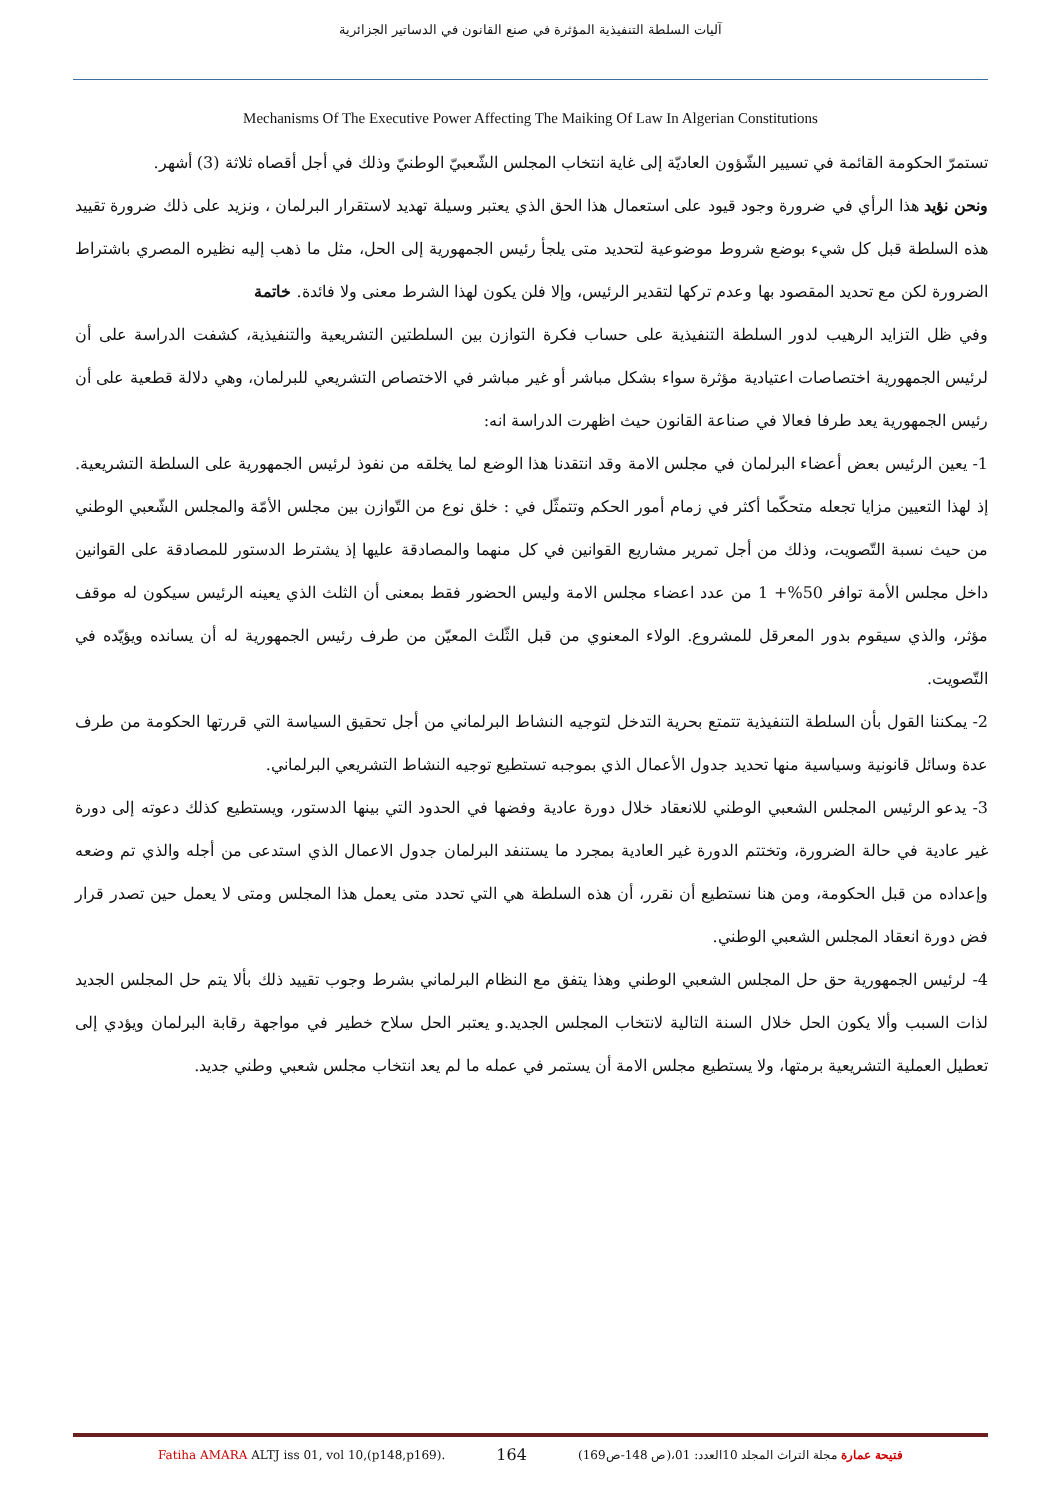آليات السلطة التنفيذية المؤثرة في صنع القانون في الدساتير الجزائرية
Mechanisms Of The Executive Power Affecting The Maiking Of Law In Algerian Constitutions
تستمرّ الحكومة القائمة في تسيير الشّؤون العاديّة إلى غاية انتخاب المجلس الشّعبيّ الوطنيّ وذلك في أجل أقصاه ثلاثة (3) أشهر.
ونحن نؤيد هذا الرأي في ضرورة وجود قيود على استعمال هذا الحق الذي يعتبر وسيلة تهديد لاستقرار البرلمان ، ونزيد على ذلك ضرورة تقييد هذه السلطة قبل كل شيء بوضع شروط موضوعية لتحديد متى يلجأ رئيس الجمهورية إلى الحل، مثل ما ذهب إليه نظيره المصري باشتراط الضرورة لكن مع تحديد المقصود بها وعدم تركها لتقدير الرئيس، وإلا فلن يكون لهذا الشرط معنى ولا فائدة. خاتمة
وفي ظل التزايد الرهيب لدور السلطة التنفيذية على حساب فكرة التوازن بين السلطتين التشريعية والتنفيذية، كشفت الدراسة على أن لرئيس الجمهورية اختصاصات اعتيادية مؤثرة سواء بشكل مباشر أو غير مباشر في الاختصاص التشريعي للبرلمان، وهي دلالة قطعية على أن رئيس الجمهورية يعد طرفا فعالا في صناعة القانون حيث اظهرت الدراسة انه:
1- يعين الرئيس بعض أعضاء البرلمان في مجلس الامة وقد انتقدنا هذا الوضع لما يخلقه من نفوذ لرئيس الجمهورية على السلطة التشريعية. إذ لهذا التعيين مزايا تجعله متحكّما أكثر في زمام أمور الحكم وتتمثّل في : خلق نوع من التّوازن بين مجلس الأمّة والمجلس الشّعبي الوطني من حيث نسبة التّصويت، وذلك من أجل تمرير مشاريع القوانين في كل منهما والمصادقة عليها إذ يشترط الدستور للمصادقة على القوانين داخل مجلس الأمة توافر 50%+ 1 من عدد اعضاء مجلس الامة وليس الحضور فقط بمعنى أن الثلث الذي يعينه الرئيس سيكون له موقف مؤثر، والذي سيقوم بدور المعرقل للمشروع. الولاء المعنوي من قبل الثّلث المعيّن من طرف رئيس الجمهورية له أن يسانده ويؤيّده في التّصويت.
2- يمكننا القول بأن السلطة التنفيذية تتمتع بحرية التدخل لتوجيه النشاط البرلماني من أجل تحقيق السياسة التي قررتها الحكومة من طرف عدة وسائل قانونية وسياسية منها تحديد جدول الأعمال الذي بموجبه تستطيع توجيه النشاط التشريعي البرلماني.
3- يدعو الرئيس المجلس الشعبي الوطني للانعقاد خلال دورة عادية وفضها في الحدود التي بينها الدستور، ويستطيع كذلك دعوته إلى دورة غير عادية في حالة الضرورة، وتختتم الدورة غير العادية بمجرد ما يستنفد البرلمان جدول الاعمال الذي استدعى من أجله والذي تم وضعه وإعداده من قبل الحكومة، ومن هنا نستطيع أن نقرر، أن هذه السلطة هي التي تحدد متى يعمل هذا المجلس ومتى لا يعمل حين تصدر قرار فض دورة انعقاد المجلس الشعبي الوطني.
4- لرئيس الجمهورية حق حل المجلس الشعبي الوطني وهذا يتفق مع النظام البرلماني بشرط وجوب تقييد ذلك بألا يتم حل المجلس الجديد لذات السبب وألا يكون الحل خلال السنة التالية لانتخاب المجلس الجديد.و يعتبر الحل سلاح خطير في مواجهة رقابة البرلمان ويؤدي إلى تعطيل العملية التشريعية برمتها، ولا يستطيع مجلس الامة أن يستمر في عمله ما لم يعد انتخاب مجلس شعبي وطني جديد.
Fatiha AMARA ALTJ iss 01, vol 10,(p148,p169). 164 فتيحة عمارة مجلة التراث المجلد 10العدد: 01،(ص 148-ص169)